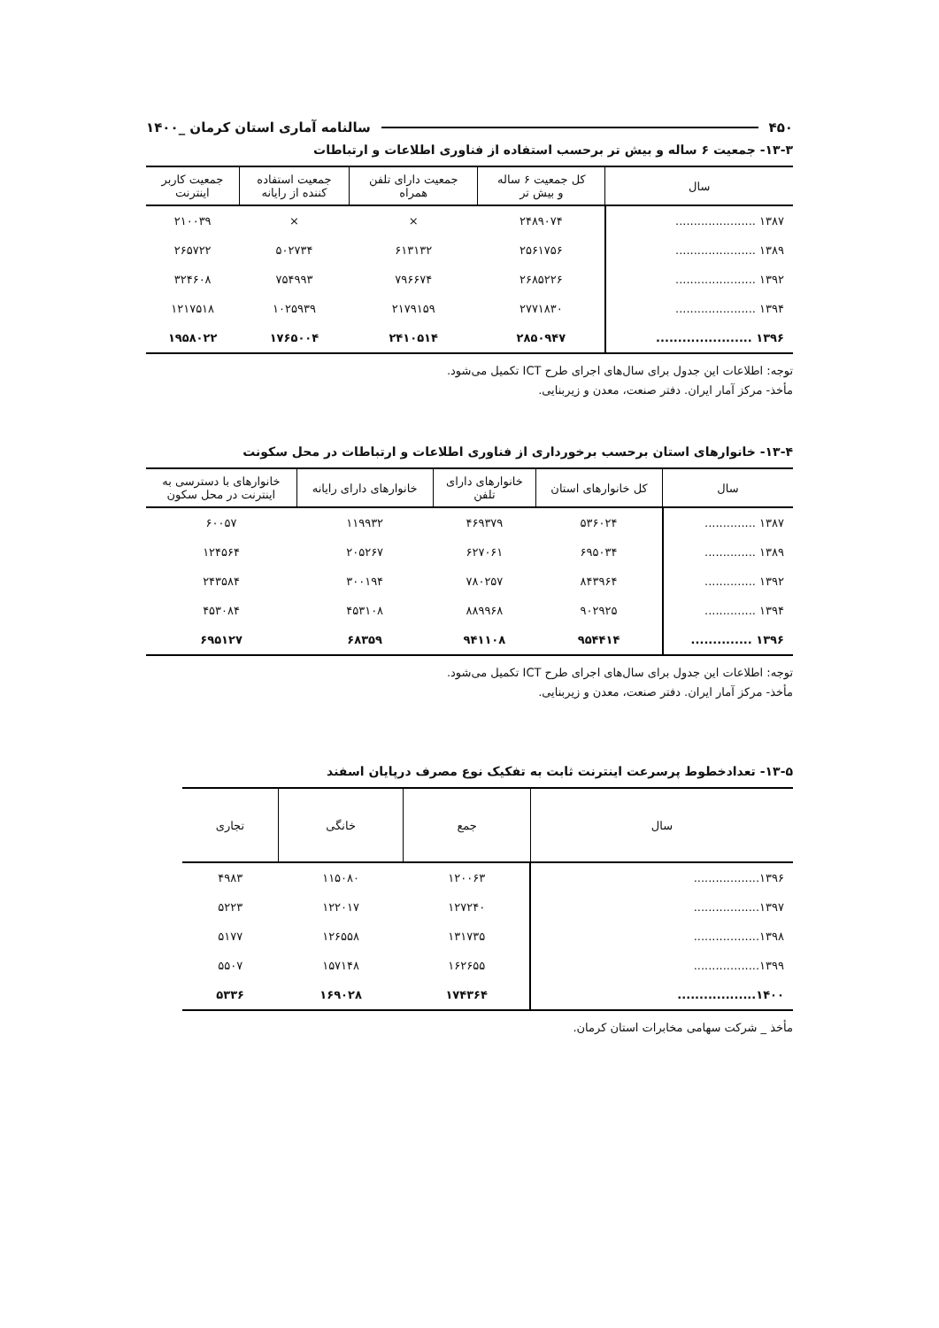۴۵۰ سالنامه آماری استان کرمان _۱۴۰۰
۱۳-۳- جمعیت ۶ ساله و بیش تر برحسب استفاده از فناوری اطلاعات و ارتباطات
| سال | کل جمعیت ۶ ساله و بیش تر | جمعیت دارای تلفن همراه | جمعیت استفاده کننده از رایانه | جمعیت کاربر اینترنت |
| --- | --- | --- | --- | --- |
| ۱۳۸۷ ...................... | ۲۴۸۹۰۷۴ | × | × | ۲۱۰۰۳۹ |
| ۱۳۸۹ ...................... | ۲۵۶۱۷۵۶ | ۶۱۳۱۳۲ | ۵۰۲۷۳۴ | ۲۶۵۷۲۲ |
| ۱۳۹۲ ...................... | ۲۶۸۵۲۲۶ | ۷۹۶۶۷۴ | ۷۵۴۹۹۳ | ۳۲۴۶۰۸ |
| ۱۳۹۴ ...................... | ۲۷۷۱۸۳۰ | ۲۱۷۹۱۵۹ | ۱۰۲۵۹۳۹ | ۱۲۱۷۵۱۸ |
| ۱۳۹۶ ...................... | ۲۸۵۰۹۴۷ | ۲۴۱۰۵۱۴ | ۱۷۶۵۰۰۴ | ۱۹۵۸۰۲۲ |
توجه: اطلاعات این جدول برای سال‌های اجرای طرح ICT تکمیل می‌شود.
مأخذ- مرکز آمار ایران. دفتر صنعت، معدن و زیربنایی.
۱۳-۴- خانوارهای استان برحسب برخورداری از فناوری اطلاعات و ارتباطات در محل سکونت
| سال | کل خانوارهای استان | خانوارهای دارای تلفن | خانوارهای دارای رایانه | خانوارهای با دسترسی به اینترنت در محل سکون |
| --- | --- | --- | --- | --- |
| ۱۳۸۷ .............. | ۵۳۶۰۲۴ | ۴۶۹۳۷۹ | ۱۱۹۹۳۲ | ۶۰۰۵۷ |
| ۱۳۸۹ .............. | ۶۹۵۰۳۴ | ۶۲۷۰۶۱ | ۲۰۵۲۶۷ | ۱۲۴۵۶۴ |
| ۱۳۹۲ .............. | ۸۴۳۹۶۴ | ۷۸۰۲۵۷ | ۳۰۰۱۹۴ | ۲۴۳۵۸۴ |
| ۱۳۹۴ .............. | ۹۰۲۹۲۵ | ۸۸۹۹۶۸ | ۴۵۳۱۰۸ | ۴۵۳۰۸۴ |
| ۱۳۹۶ .............. | ۹۵۴۴۱۴ | ۹۴۱۱۰۸ | ۶۸۳۵۹ | ۶۹۵۱۲۷ |
توجه: اطلاعات این جدول برای سال‌های اجرای طرح ICT تکمیل می‌شود.
مأخذ- مرکز آمار ایران. دفتر صنعت، معدن و زیربنایی.
۱۳-۵- تعدادخطوط پرسرعت اینترنت ثابت به تفکیک نوع مصرف درپایان اسفند
| سال | جمع | خانگی | تجاری |
| --- | --- | --- | --- |
| ۱۳۹۶.................. | ۱۲۰۰۶۳ | ۱۱۵۰۸۰ | ۴۹۸۳ |
| ۱۳۹۷.................. | ۱۲۷۲۴۰ | ۱۲۲۰۱۷ | ۵۲۲۳ |
| ۱۳۹۸.................. | ۱۳۱۷۳۵ | ۱۲۶۵۵۸ | ۵۱۷۷ |
| ۱۳۹۹.................. | ۱۶۲۶۵۵ | ۱۵۷۱۴۸ | ۵۵۰۷ |
| ۱۴۰۰.................. | ۱۷۴۳۶۴ | ۱۶۹۰۲۸ | ۵۳۳۶ |
مأخذ _ شرکت سهامی مخابرات استان کرمان.